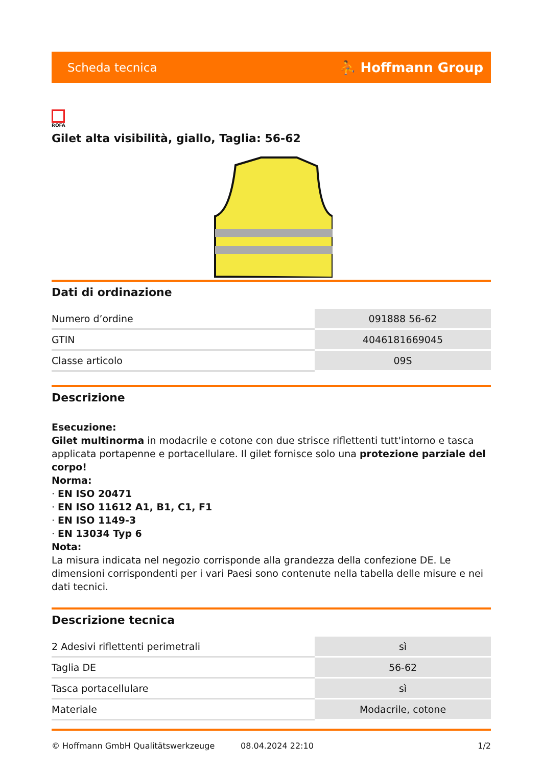Scheda tecnica ⛹ Hoffmann Group
ROFA
Gilet alta visibilità, giallo, Taglia: 56-62
Dati di ordinazione
| Numero d’ordine | 091888 56-62 |
| GTIN | 4046181669045 |
| Classe articolo | 09S |
Descrizione
Esecuzione:
Gilet multinorma in modacrile e cotone con due strisce riflettenti tutt'intorno e tasca applicata portapenne e portacellulare. Il gilet fornisce solo una protezione parziale del corpo!
Norma:
· EN ISO 20471
· EN ISO 11612 A1, B1, C1, F1
· EN ISO 1149-3
· EN 13034 Typ 6
Nota:
La misura indicata nel negozio corrisponde alla grandezza della confezione DE. Le dimensioni corrispondenti per i vari Paesi sono contenute nella tabella delle misure e nei dati tecnici.
Descrizione tecnica
| 2 Adesivi riflettenti perimetrali | sì |
| Taglia DE | 56-62 |
| Tasca portacellulare | sì |
| Materiale | Modacrile, cotone |
© Hoffmann GmbH Qualitätswerkzeuge 08.04.2024 22:10 1/2